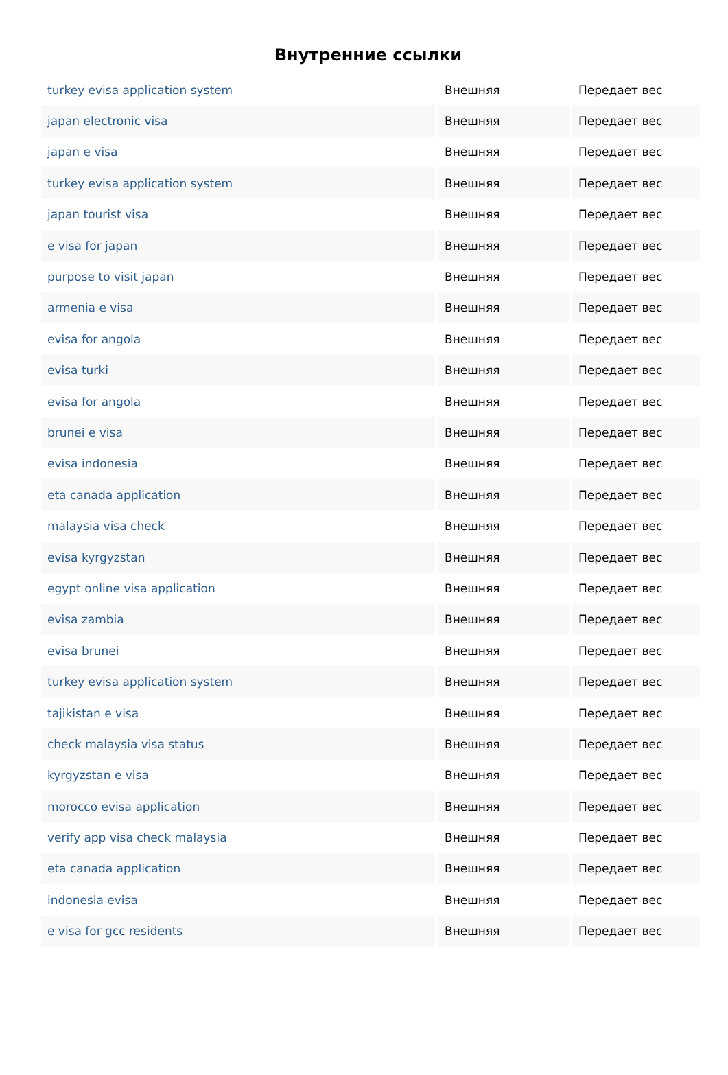Внутренние ссылки
| turkey evisa application system | Внешняя | Передает вес |
| japan electronic visa | Внешняя | Передает вес |
| japan e visa | Внешняя | Передает вес |
| turkey evisa application system | Внешняя | Передает вес |
| japan tourist visa | Внешняя | Передает вес |
| e visa for japan | Внешняя | Передает вес |
| purpose to visit japan | Внешняя | Передает вес |
| armenia e visa | Внешняя | Передает вес |
| evisa for angola | Внешняя | Передает вес |
| evisa turki | Внешняя | Передает вес |
| evisa for angola | Внешняя | Передает вес |
| brunei e visa | Внешняя | Передает вес |
| evisa indonesia | Внешняя | Передает вес |
| eta canada application | Внешняя | Передает вес |
| malaysia visa check | Внешняя | Передает вес |
| evisa kyrgyzstan | Внешняя | Передает вес |
| egypt online visa application | Внешняя | Передает вес |
| evisa zambia | Внешняя | Передает вес |
| evisa brunei | Внешняя | Передает вес |
| turkey evisa application system | Внешняя | Передает вес |
| tajikistan e visa | Внешняя | Передает вес |
| check malaysia visa status | Внешняя | Передает вес |
| kyrgyzstan e visa | Внешняя | Передает вес |
| morocco evisa application | Внешняя | Передает вес |
| verify app visa check malaysia | Внешняя | Передает вес |
| eta canada application | Внешняя | Передает вес |
| indonesia evisa | Внешняя | Передает вес |
| e visa for gcc residents | Внешняя | Передает вес |